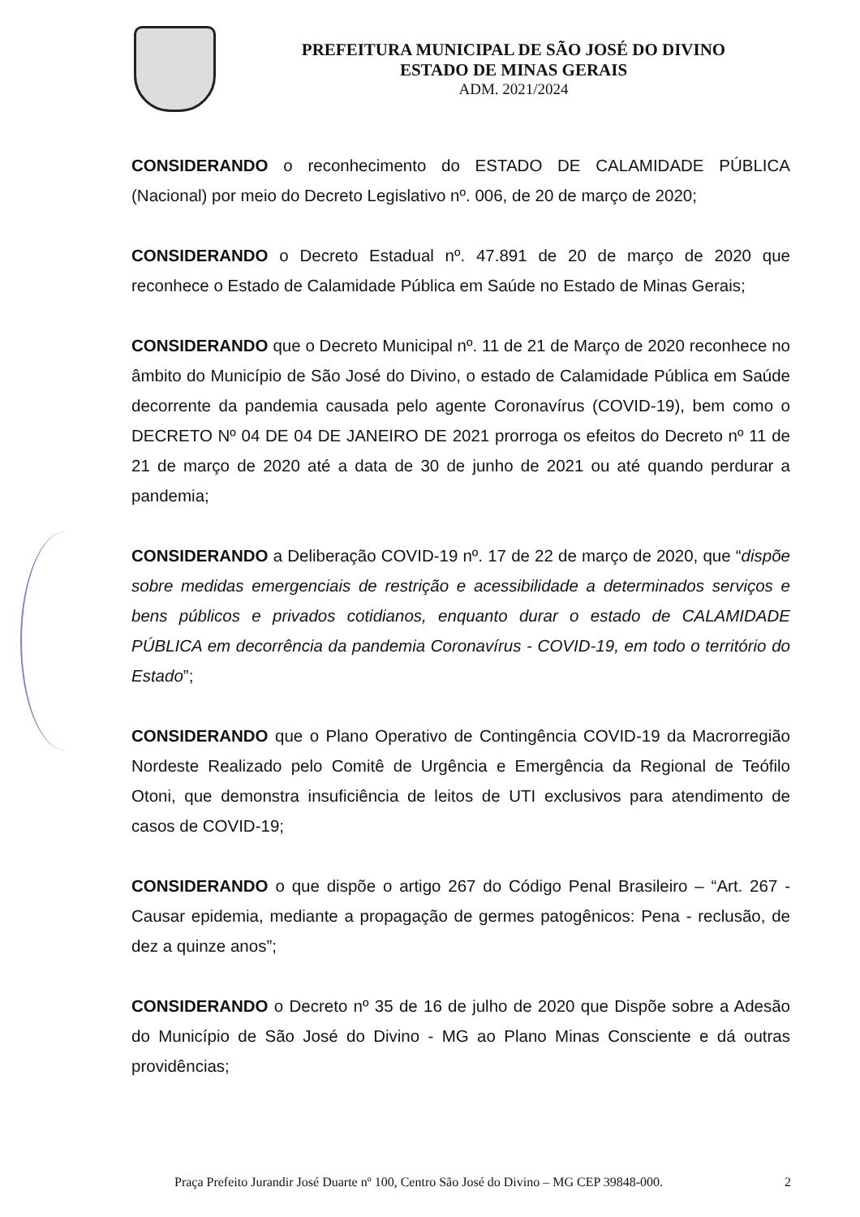PREFEITURA MUNICIPAL DE SÃO JOSÉ DO DIVINO
ESTADO DE MINAS GERAIS
ADM. 2021/2024
CONSIDERANDO o reconhecimento do ESTADO DE CALAMIDADE PÚBLICA (Nacional) por meio do Decreto Legislativo nº. 006, de 20 de março de 2020;
CONSIDERANDO o Decreto Estadual nº. 47.891 de 20 de março de 2020 que reconhece o Estado de Calamidade Pública em Saúde no Estado de Minas Gerais;
CONSIDERANDO que o Decreto Municipal nº. 11 de 21 de Março de 2020 reconhece no âmbito do Município de São José do Divino, o estado de Calamidade Pública em Saúde decorrente da pandemia causada pelo agente Coronavírus (COVID-19), bem como o DECRETO Nº 04 DE 04 DE JANEIRO DE 2021 prorroga os efeitos do Decreto nº 11 de 21 de março de 2020 até a data de 30 de junho de 2021 ou até quando perdurar a pandemia;
CONSIDERANDO a Deliberação COVID-19 nº. 17 de 22 de março de 2020, que “dispõe sobre medidas emergenciais de restrição e acessibilidade a determinados serviços e bens públicos e privados cotidianos, enquanto durar o estado de CALAMIDADE PÚBLICA em decorrência da pandemia Coronavírus - COVID-19, em todo o território do Estado”;
CONSIDERANDO que o Plano Operativo de Contingência COVID-19 da Macrorregião Nordeste Realizado pelo Comitê de Urgência e Emergência da Regional de Teófilo Otoni, que demonstra insuficiência de leitos de UTI exclusivos para atendimento de casos de COVID-19;
CONSIDERANDO o que dispõe o artigo 267 do Código Penal Brasileiro – “Art. 267 - Causar epidemia, mediante a propagação de germes patogênicos: Pena - reclusão, de dez a quinze anos”;
CONSIDERANDO o Decreto nº 35 de 16 de julho de 2020 que Dispõe sobre a Adesão do Município de São José do Divino - MG ao Plano Minas Consciente e dá outras providências;
Praça Prefeito Jurandir José Duarte nº 100, Centro São José do Divino – MG CEP 39848-000. 2